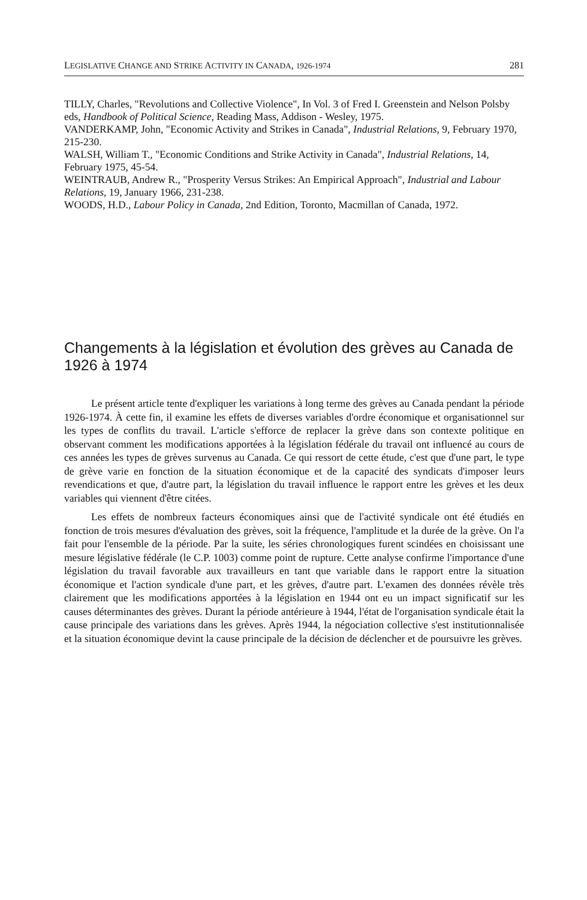LEGISLATIVE CHANGE AND STRIKE ACTIVITY IN CANADA, 1926-1974 281
TILLY, Charles, "Revolutions and Collective Violence", In Vol. 3 of Fred I. Greenstein and Nelson Polsby eds, Handbook of Political Science, Reading Mass, Addison - Wesley, 1975.
VANDERKAMP, John, "Economic Activity and Strikes in Canada", Industrial Relations, 9, February 1970, 215-230.
WALSH, William T., "Economic Conditions and Strike Activity in Canada", Industrial Relations, 14, February 1975, 45-54.
WEINTRAUB, Andrew R., "Prosperity Versus Strikes: An Empirical Approach", Industrial and Labour Relations, 19, January 1966, 231-238.
WOODS, H.D., Labour Policy in Canada, 2nd Edition, Toronto, Macmillan of Canada, 1972.
Changements à la législation et évolution des grèves au Canada de 1926 à 1974
Le présent article tente d'expliquer les variations à long terme des grèves au Canada pendant la période 1926-1974. À cette fin, il examine les effets de diverses variables d'ordre économique et organisationnel sur les types de conflits du travail. L'article s'efforce de replacer la grève dans son contexte politique en observant comment les modifications apportées à la législation fédérale du travail ont influencé au cours de ces années les types de grèves survenus au Canada. Ce qui ressort de cette étude, c'est que d'une part, le type de grève varie en fonction de la situation économique et de la capacité des syndicats d'imposer leurs revendications et que, d'autre part, la législation du travail influence le rapport entre les grèves et les deux variables qui viennent d'être citées.
Les effets de nombreux facteurs économiques ainsi que de l'activité syndicale ont été étudiés en fonction de trois mesures d'évaluation des grèves, soit la fréquence, l'amplitude et la durée de la grève. On l'a fait pour l'ensemble de la période. Par la suite, les séries chronologiques furent scindées en choisissant une mesure législative fédérale (le C.P. 1003) comme point de rupture. Cette analyse confirme l'importance d'une législation du travail favorable aux travailleurs en tant que variable dans le rapport entre la situation économique et l'action syndicale d'une part, et les grèves, d'autre part. L'examen des données révèle très clairement que les modifications apportées à la législation en 1944 ont eu un impact significatif sur les causes déterminantes des grèves. Durant la période antérieure à 1944, l'état de l'organisation syndicale était la cause principale des variations dans les grèves. Après 1944, la négociation collective s'est institutionnalisée et la situation économique devint la cause principale de la décision de déclencher et de poursuivre les grèves.